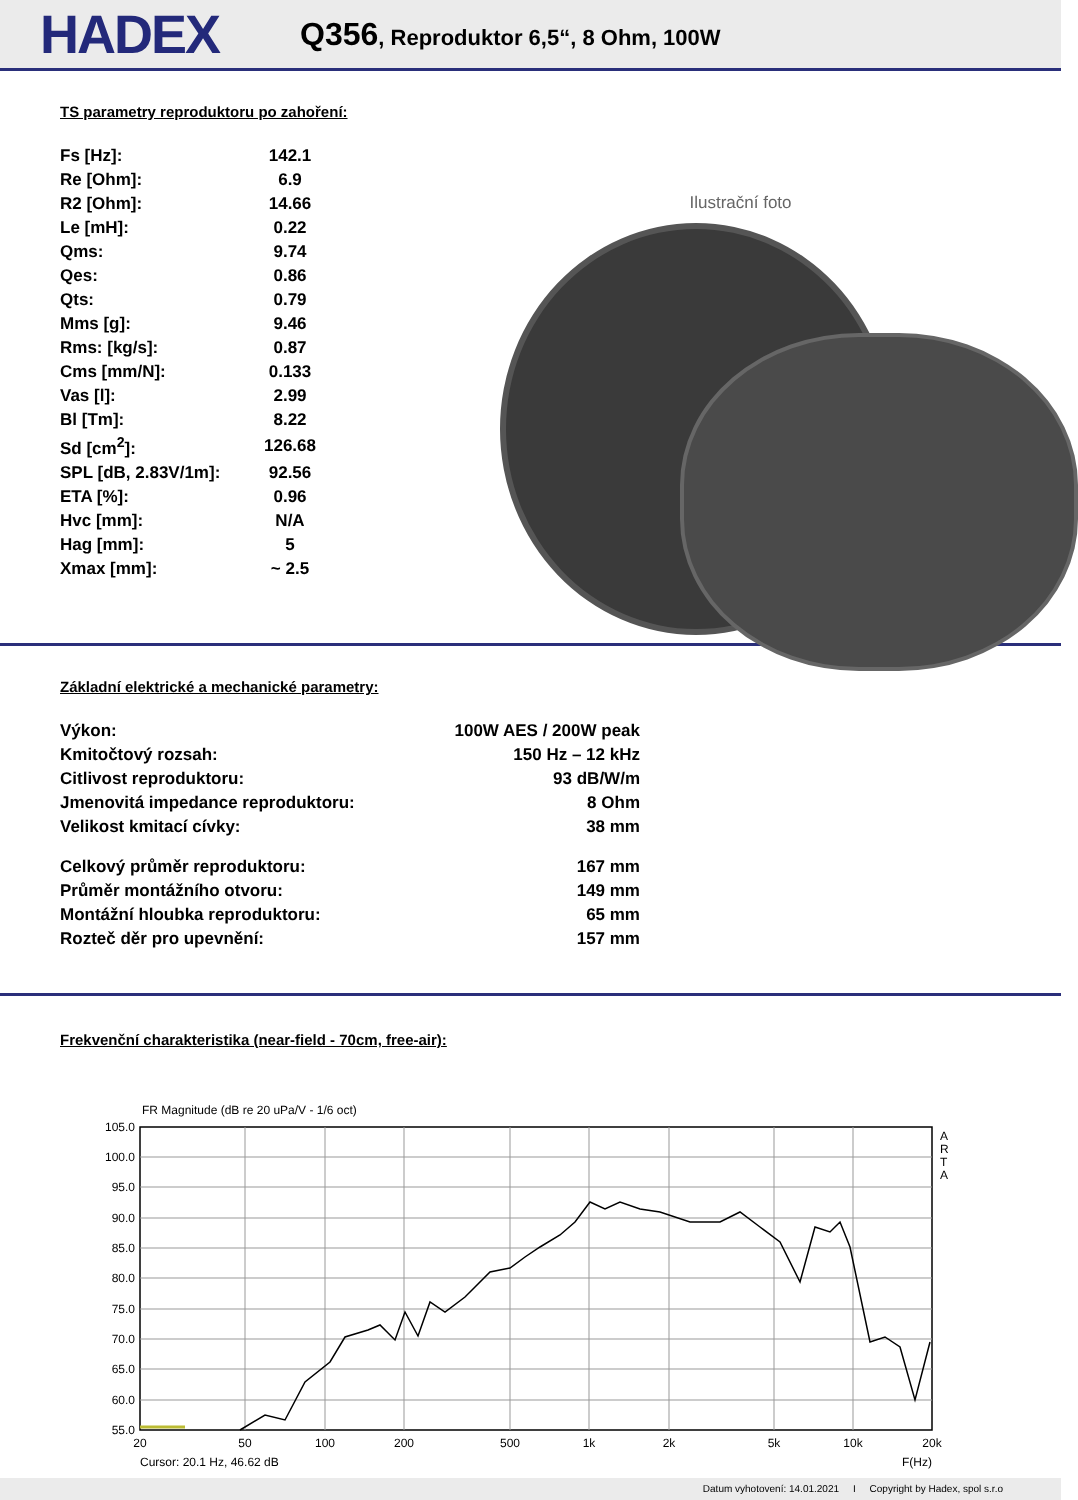HADEX
Q356, Reproduktor 6,5“, 8 Ohm, 100W
TS parametry reproduktoru po zahoření:
| Fs [Hz]: | 142.1 |
| Re [Ohm]: | 6.9 |
| R2 [Ohm]: | 14.66 |
| Le [mH]: | 0.22 |
| Qms: | 9.74 |
| Qes: | 0.86 |
| Qts: | 0.79 |
| Mms [g]: | 9.46 |
| Rms: [kg/s]: | 0.87 |
| Cms [mm/N]: | 0.133 |
| Vas [l]: | 2.99 |
| Bl [Tm]: | 8.22 |
| Sd [cm<sup>2</sup>]: | 126.68 |
| SPL [dB, 2.83V/1m]: | 92.56 |
| ETA [%]: | 0.96 |
| Hvc [mm]: | N/A |
| Hag [mm]: | 5 |
| Xmax [mm]: | ~ 2.5 |
Ilustrační foto
Základní elektrické a mechanické parametry:
| Výkon: | 100W AES / 200W peak |
| Kmitočtový rozsah: | 150 Hz – 12 kHz |
| Citlivost reproduktoru: | 93 dB/W/m |
| Jmenovitá impedance reproduktoru: | 8 Ohm |
| Velikost kmitací cívky: | 38 mm |
| Celkový průměr reproduktoru: | 167 mm |
| Průměr montážního otvoru: | 149 mm |
| Montážní hloubka reproduktoru: | 65 mm |
| Rozteč děr pro upevnění: | 157 mm |
Frekvenční charakteristika (near-field - 70cm, free-air):
FR Magnitude (dB re 20 uPa/V - 1/6 oct)
105.0
100.0
95.0
90.0
85.0
80.0
75.0
70.0
65.0
60.0
55.0
20
50
100
200
500
1k
2k
5k
10k
20k
A
R
T
A
Cursor: 20.1 Hz, 46.62 dB
F(Hz)
Datum vyhotovení: 14.01.2021 I Copyright by Hadex, spol s.r.o